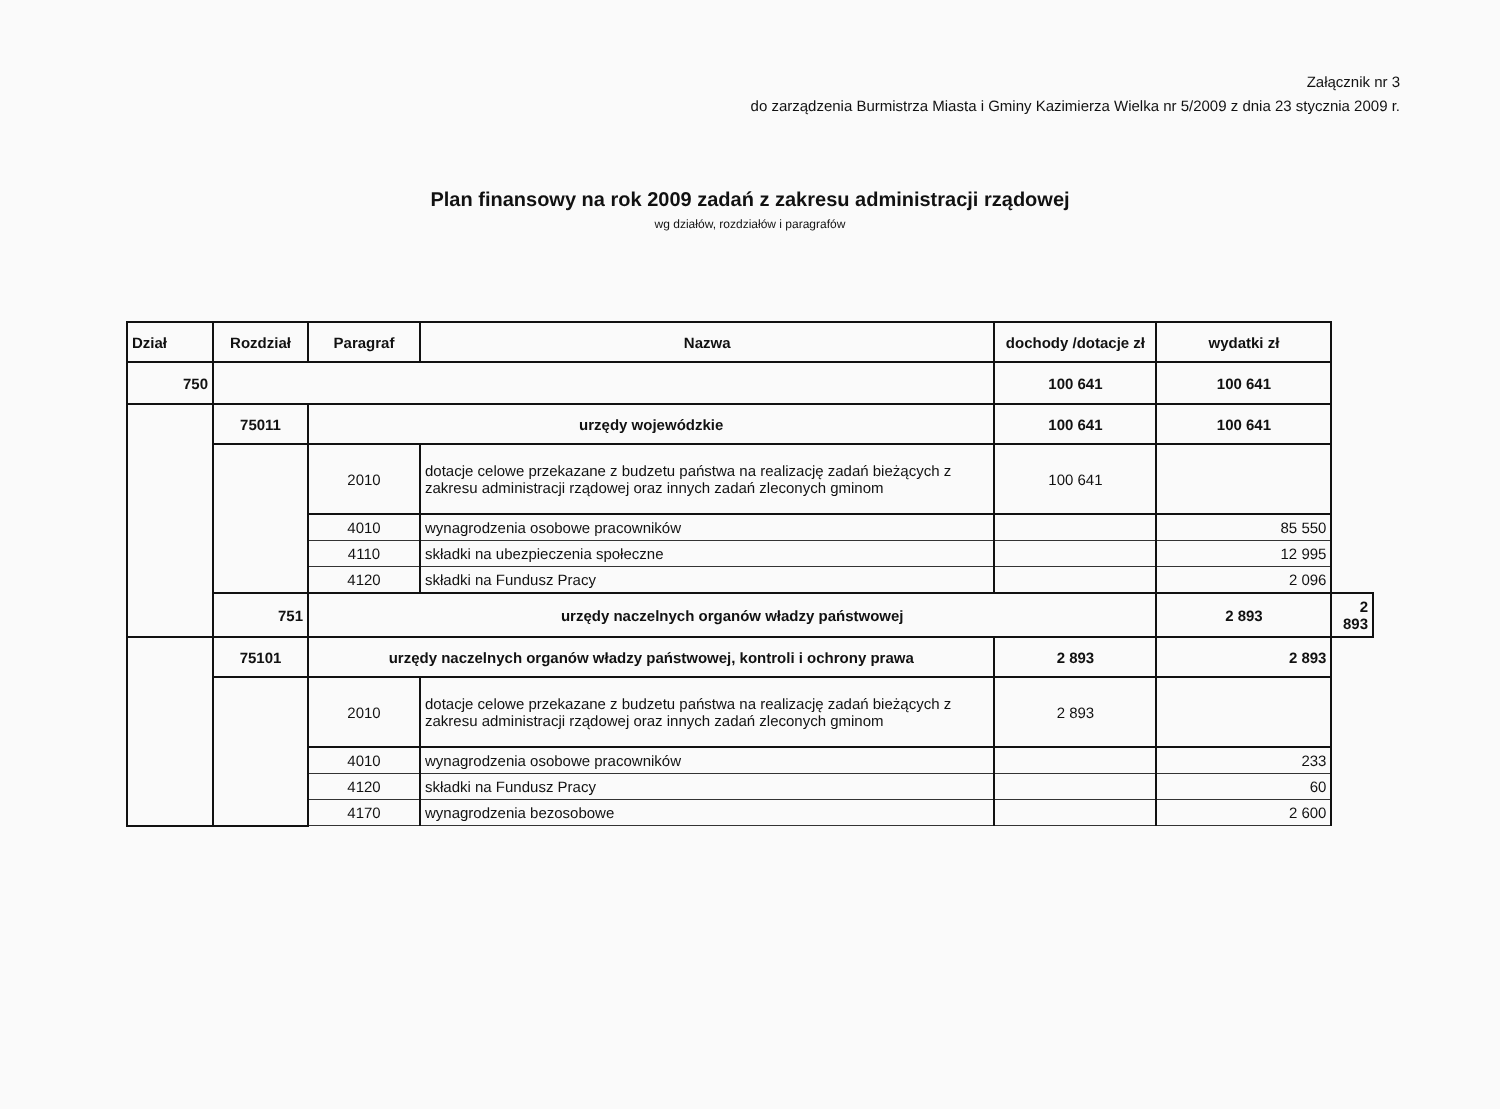Załącznik nr 3
do zarządzenia Burmistrza Miasta i Gminy Kazimierza Wielka nr 5/2009 z dnia 23 stycznia 2009 r.
Plan finansowy na rok 2009 zadań z zakresu administracji rządowej
wg działów, rozdziałów i paragrafów
| Dział | Rozdział | Paragraf | Nazwa | dochody /dotacje zł | wydatki zł | |
| --- | --- | --- | --- | --- | --- | --- |
| 750 | | | | 100 641 | 100 641 | |
| | 75011 | urzędy wojewódzkie | | 100 641 | 100 641 | |
| | | 2010 | dotacje celowe przekazane z budzetu państwa na realizację zadań bieżących z zakresu administracji rządowej oraz innych zadań zleconych gminom | 100 641 | | |
| | | 4010 | wynagrodzenia osobowe pracowników | | 85 550 | |
| | | 4110 | składki na ubezpieczenia społeczne | | 12 995 | |
| | | 4120 | składki na Fundusz Pracy | | 2 096 | |
| | 751 | urzędy naczelnych organów władzy państwowej | | | 2 893 | 2 893 |
| | 75101 | urzędy naczelnych organów władzy państwowej, kontroli i ochrony prawa | | 2 893 | 2 893 | |
| | | 2010 | dotacje celowe przekazane z budzetu państwa na realizację zadań bieżących z zakresu administracji rządowej oraz innych zadań zleconych gminom | 2 893 | | |
| | | 4010 | wynagrodzenia osobowe pracowników | | 233 | |
| | | 4120 | składki na Fundusz Pracy | | 60 | |
| | | 4170 | wynagrodzenia bezosobowe | | 2 600 | |